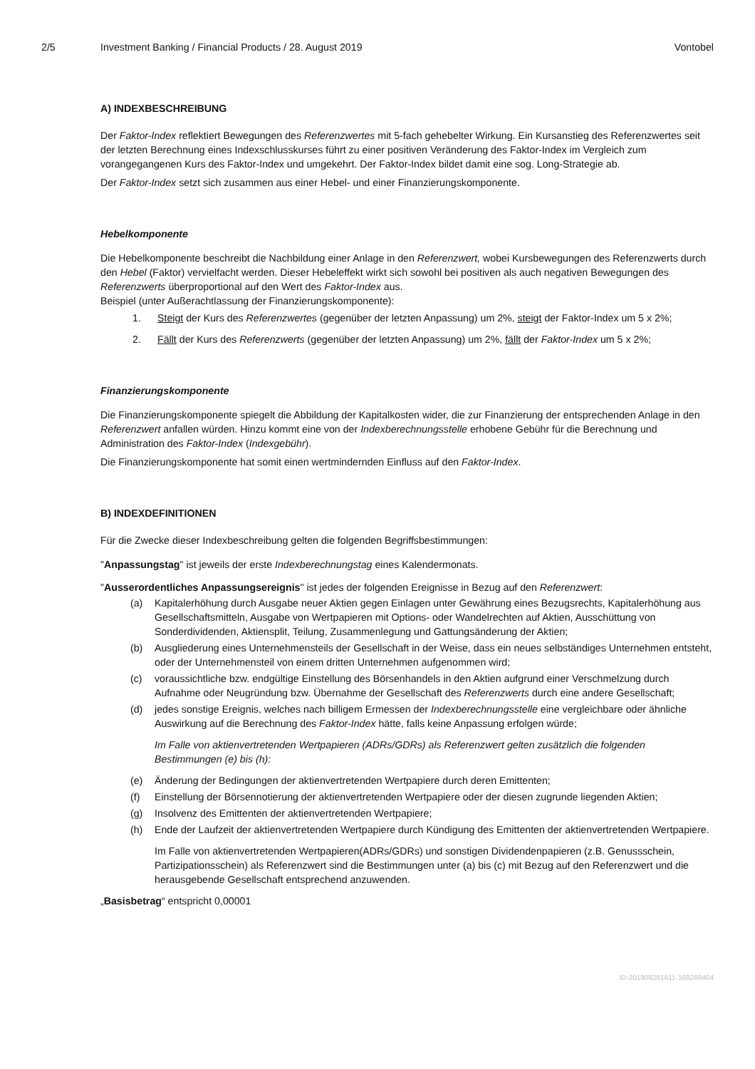2/5 Investment Banking / Financial Products / 28. August 2019
Vontobel
A) INDEXBESCHREIBUNG
Der Faktor-Index reflektiert Bewegungen des Referenzwertes mit 5-fach gehebelter Wirkung. Ein Kursanstieg des Referenzwertes seit der letzten Berechnung eines Indexschlusskurses führt zu einer positiven Veränderung des Faktor-Index im Vergleich zum vorangegangenen Kurs des Faktor-Index und umgekehrt. Der Faktor-Index bildet damit eine sog. Long-Strategie ab.
Der Faktor-Index setzt sich zusammen aus einer Hebel- und einer Finanzierungskomponente.
Hebelkomponente
Die Hebelkomponente beschreibt die Nachbildung einer Anlage in den Referenzwert, wobei Kursbewegungen des Referenzwerts durch den Hebel (Faktor) vervielfacht werden. Dieser Hebeleffekt wirkt sich sowohl bei positiven als auch negativen Bewegungen des Referenzwerts überproportional auf den Wert des Faktor-Index aus.
Beispiel (unter Außerachtlassung der Finanzierungskomponente):
1. Steigt der Kurs des Referenzwertes (gegenüber der letzten Anpassung) um 2%, steigt der Faktor-Index um 5 x 2%;
2. Fällt der Kurs des Referenzwerts (gegenüber der letzten Anpassung) um 2%, fällt der Faktor-Index um 5 x 2%;
Finanzierungskomponente
Die Finanzierungskomponente spiegelt die Abbildung der Kapitalkosten wider, die zur Finanzierung der entsprechenden Anlage in den Referenzwert anfallen würden. Hinzu kommt eine von der Indexberechnungsstelle erhobene Gebühr für die Berechnung und Administration des Faktor-Index (Indexgebühr).
Die Finanzierungskomponente hat somit einen wertmindernden Einfluss auf den Faktor-Index.
B) INDEXDEFINITIONEN
Für die Zwecke dieser Indexbeschreibung gelten die folgenden Begriffsbestimmungen:
"Anpassungstag" ist jeweils der erste Indexberechnungstag eines Kalendermonats.
"Ausserordentliches Anpassungsereignis" ist jedes der folgenden Ereignisse in Bezug auf den Referenzwert:
(a) Kapitalerhöhung durch Ausgabe neuer Aktien gegen Einlagen unter Gewährung eines Bezugsrechts, Kapitalerhöhung aus Gesellschaftsmitteln, Ausgabe von Wertpapieren mit Options- oder Wandelrechten auf Aktien, Ausschüttung von Sonderdividenden, Aktiensplit, Teilung, Zusammenlegung und Gattungsänderung der Aktien;
(b) Ausgliederung eines Unternehmensteils der Gesellschaft in der Weise, dass ein neues selbständiges Unternehmen entsteht, oder der Unternehmensteil von einem dritten Unternehmen aufgenommen wird;
(c) voraussichtliche bzw. endgültige Einstellung des Börsenhandels in den Aktien aufgrund einer Verschmelzung durch Aufnahme oder Neugründung bzw. Übernahme der Gesellschaft des Referenzwerts durch eine andere Gesellschaft;
(d) jedes sonstige Ereignis, welches nach billigem Ermessen der Indexberechnungsstelle eine vergleichbare oder ähnliche Auswirkung auf die Berechnung des Faktor-Index hätte, falls keine Anpassung erfolgen würde;
Im Falle von aktienvertretenden Wertpapieren (ADRs/GDRs) als Referenzwert gelten zusätzlich die folgenden Bestimmungen (e) bis (h):
(e) Änderung der Bedingungen der aktienvertretenden Wertpapiere durch deren Emittenten;
(f) Einstellung der Börsennotierung der aktienvertretenden Wertpapiere oder der diesen zugrunde liegenden Aktien;
(g) Insolvenz des Emittenten der aktienvertretenden Wertpapiere;
(h) Ende der Laufzeit der aktienvertretenden Wertpapiere durch Kündigung des Emittenten der aktienvertretenden Wertpapiere.
Im Falle von aktienvertretenden Wertpapieren(ADRs/GDRs) und sonstigen Dividendenpapieren (z.B. Genussschein, Partizipationsschein) als Referenzwert sind die Bestimmungen unter (a) bis (c) mit Bezug auf den Referenzwert und die herausgebende Gesellschaft entsprechend anzuwenden.
„Basisbetrag“ entspricht 0,00001
ID-201908281611-169268404